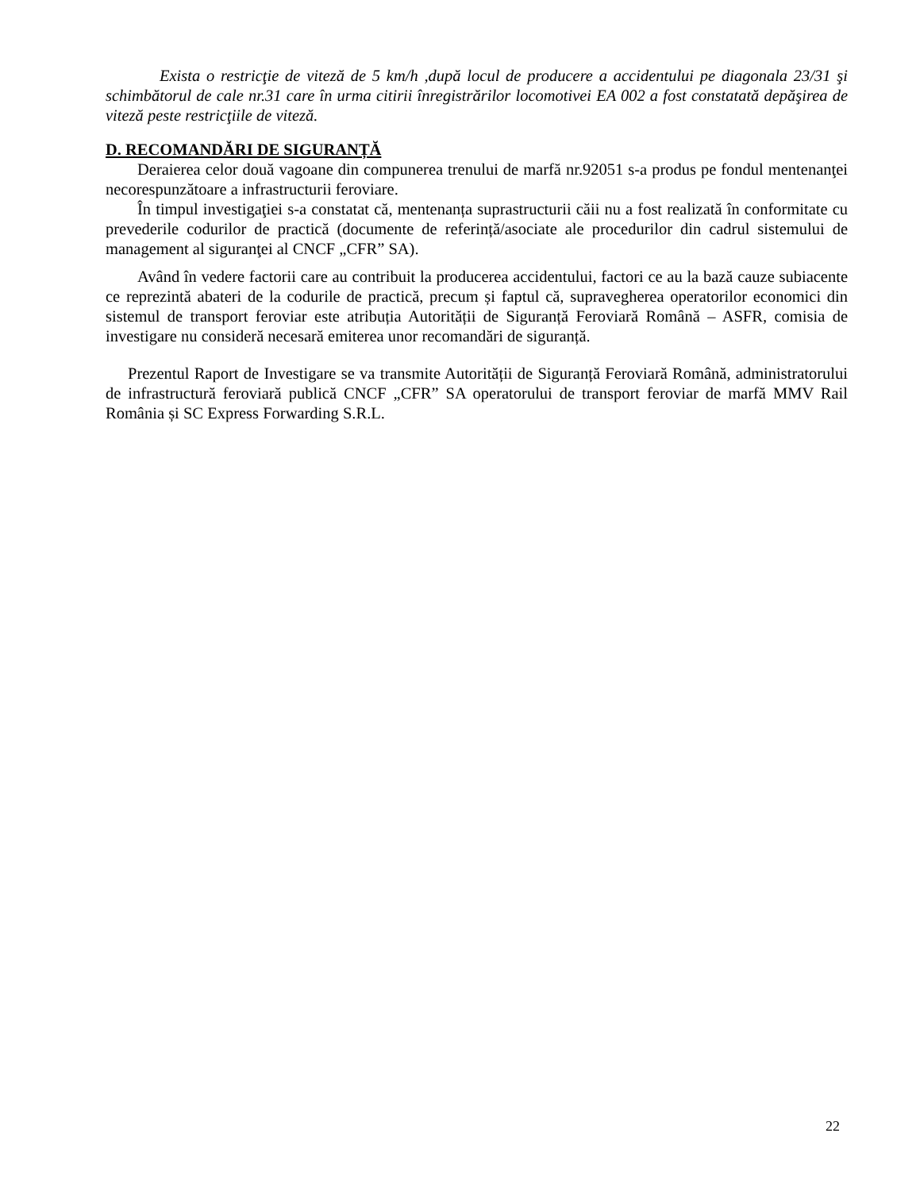Exista o restricţie de viteză de 5 km/h ,după locul de producere a accidentului pe diagonala 23/31 şi schimbătorul de cale nr.31 care în urma citirii înregistrărilor locomotivei EA 002 a fost constatată depăşirea de viteză peste restricţiile de viteză.
D. RECOMANDĂRI DE SIGURANȚĂ
Deraierea celor două vagoane din compunerea trenului de marfă nr.92051 s-a produs pe fondul mentenanţei necorespunzătoare a infrastructurii feroviare.
În timpul investigaţiei s-a constatat că, mentenanța suprastructurii căii nu a fost realizată în conformitate cu prevederile codurilor de practică (documente de referință/asociate ale procedurilor din cadrul sistemului de management al siguranţei al CNCF „CFR” SA).
Având în vedere factorii care au contribuit la producerea accidentului, factori ce au la bază cauze subiacente ce reprezintă abateri de la codurile de practică, precum și faptul că, supravegherea operatorilor economici din sistemul de transport feroviar este atribuția Autorității de Siguranță Feroviară Română – ASFR, comisia de investigare nu consideră necesară emiterea unor recomandări de siguranță.
Prezentul Raport de Investigare se va transmite Autorității de Siguranță Feroviară Română, administratorului de infrastructură feroviară publică CNCF „CFR” SA operatorului de transport feroviar de marfă MMV Rail România și SC Express Forwarding S.R.L.
22